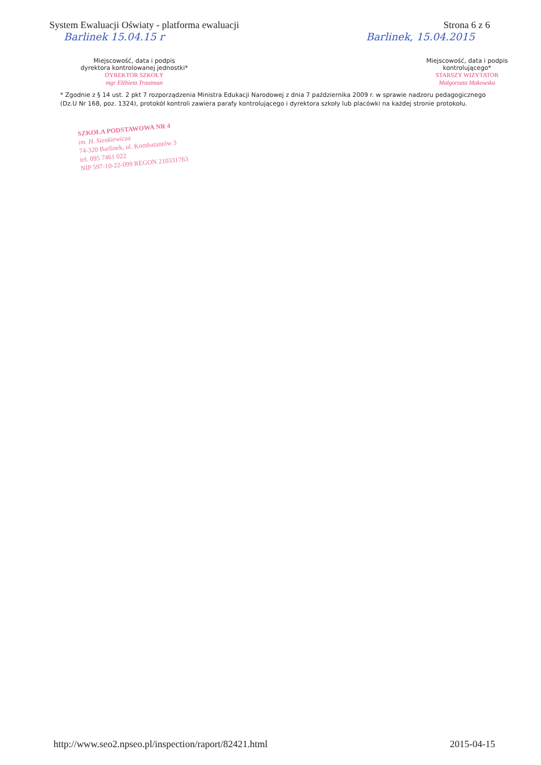System Ewaluacji Oświaty - platforma ewaluacji
Strona 6 z 6
Barlinek 15.04.15 r Barlinek, 15.04.2015
Miejscowość, data i podpis
dyrektora kontrolowanej jednostki*
DYREKTOR SZKOŁY
mgr Elżbieta Trautman
Miejscowość, data i podpis
kontrolującego*
STARSZY WIZYTATOR
Małgorzata Makowska
* Zgodnie z § 14 ust. 2 pkt 7 rozporządzenia Ministra Edukacji Narodowej z dnia 7 października 2009 r. w sprawie nadzoru pedagogicznego (Dz.U Nr 168, poz. 1324), protokół kontroli zawiera parafy kontrolującego i dyrektora szkoły lub placówki na każdej stronie protokołu.
SZKOŁA PODSTAWOWA NR 4
im. H. Sienkiewicza
74-320 Barlinek, ul. Kombatantów 3
tel. 095 7461 022
NIP 597-10-22-099 REGON 210331763
http://www.seo2.npseo.pl/inspection/raport/82421.html
2015-04-15